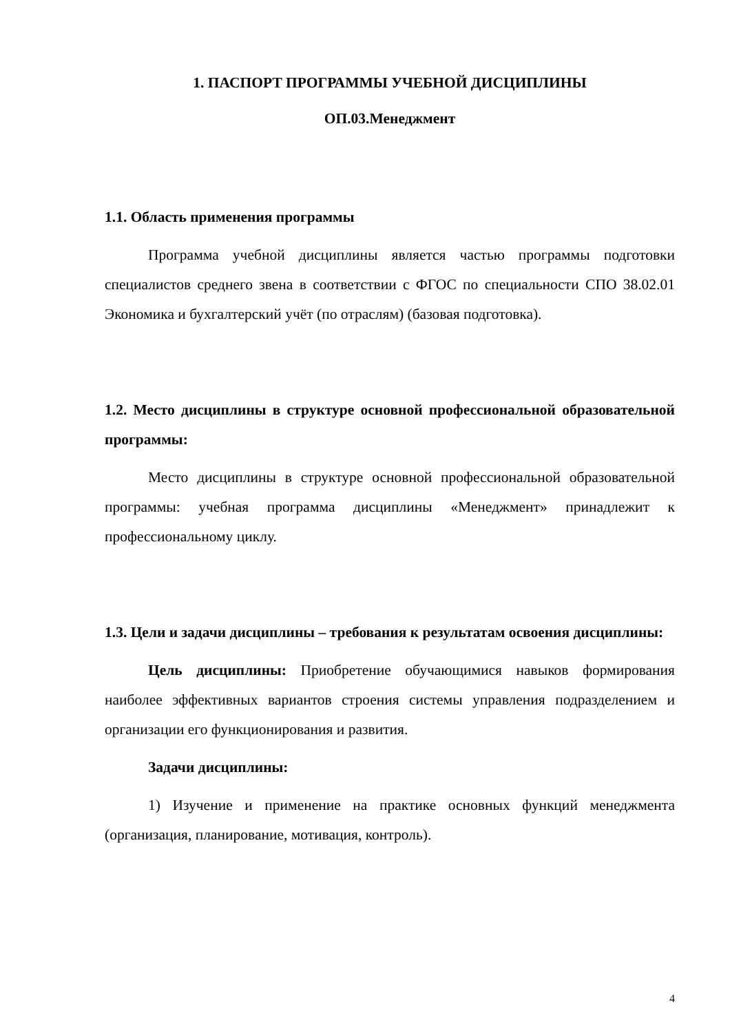1. ПАСПОРТ ПРОГРАММЫ УЧЕБНОЙ ДИСЦИПЛИНЫ
ОП.03.Менеджмент
1.1. Область применения программы
Программа учебной дисциплины является частью программы подготовки специалистов среднего звена в соответствии с ФГОС по специальности СПО 38.02.01 Экономика и бухгалтерский учёт (по отраслям) (базовая подготовка).
1.2. Место дисциплины в структуре основной профессиональной образовательной программы:
Место дисциплины в структуре основной профессиональной образовательной программы: учебная программа дисциплины «Менеджмент» принадлежит к профессиональному циклу.
1.3. Цели и задачи дисциплины – требования к результатам освоения дисциплины:
Цель дисциплины: Приобретение обучающимися навыков формирования наиболее эффективных вариантов строения системы управления подразделением и организации его функционирования и развития.
Задачи дисциплины:
1) Изучение и применение на практике основных функций менеджмента (организация, планирование, мотивация, контроль).
4